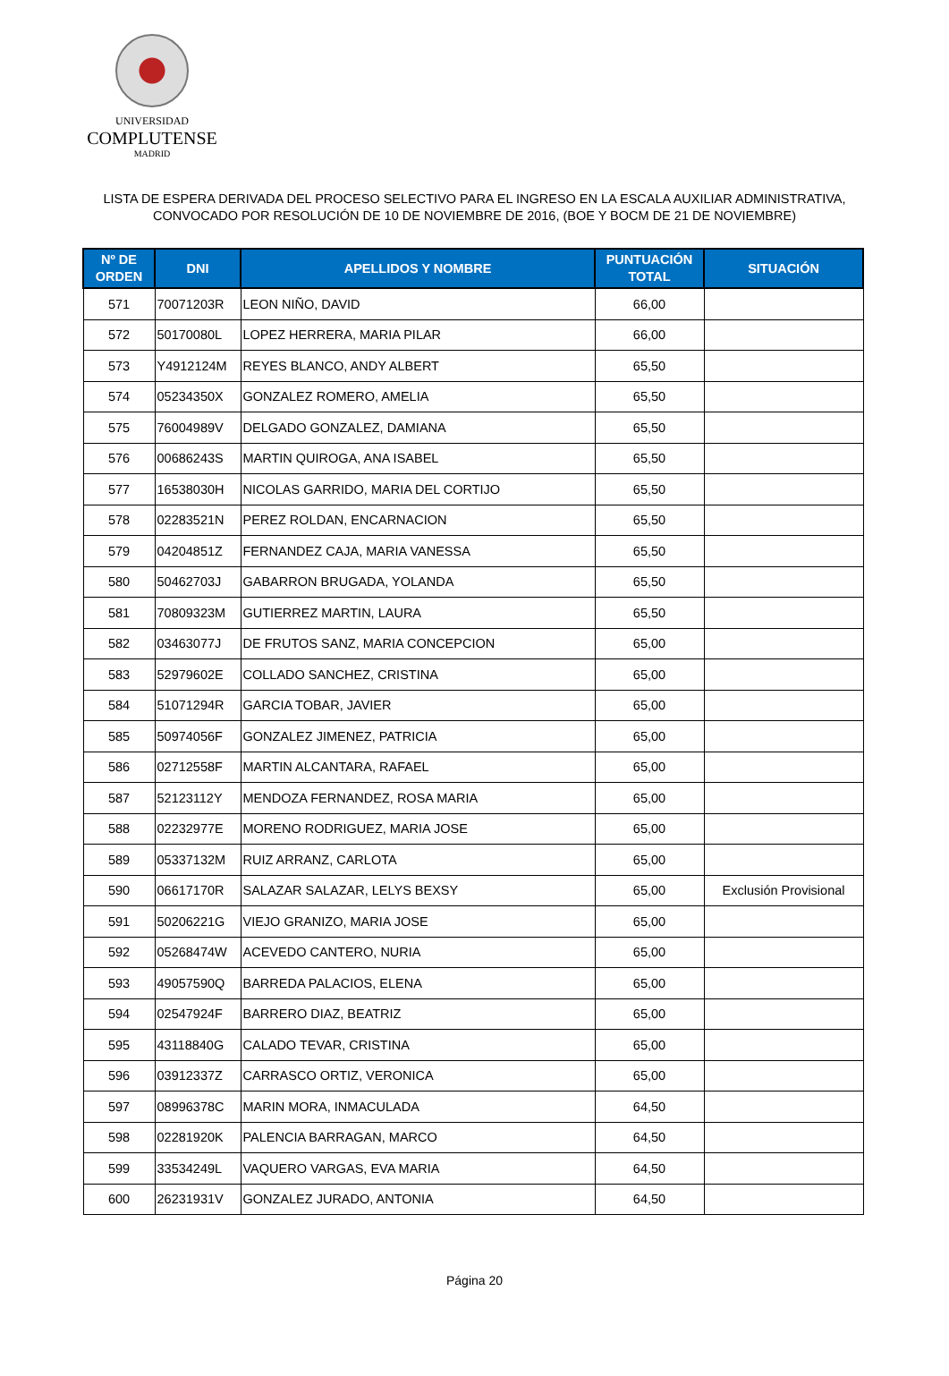UNIVERSIDAD
COMPLUTENSE
MADRID
LISTA DE ESPERA DERIVADA DEL PROCESO SELECTIVO PARA EL INGRESO EN LA ESCALA AUXILIAR ADMINISTRATIVA,
CONVOCADO POR RESOLUCIÓN DE 10 DE NOVIEMBRE DE 2016, (BOE Y BOCM DE 21 DE NOVIEMBRE)
| Nº DE ORDEN | DNI | APELLIDOS Y NOMBRE | PUNTUACIÓN TOTAL | SITUACIÓN |
| --- | --- | --- | --- | --- |
| 571 | 70071203R | LEON NIÑO, DAVID | 66,00 | |
| 572 | 50170080L | LOPEZ HERRERA, MARIA PILAR | 66,00 | |
| 573 | Y4912124M | REYES BLANCO, ANDY ALBERT | 65,50 | |
| 574 | 05234350X | GONZALEZ ROMERO, AMELIA | 65,50 | |
| 575 | 76004989V | DELGADO GONZALEZ, DAMIANA | 65,50 | |
| 576 | 00686243S | MARTIN QUIROGA, ANA ISABEL | 65,50 | |
| 577 | 16538030H | NICOLAS GARRIDO, MARIA DEL CORTIJO | 65,50 | |
| 578 | 02283521N | PEREZ ROLDAN, ENCARNACION | 65,50 | |
| 579 | 04204851Z | FERNANDEZ CAJA, MARIA VANESSA | 65,50 | |
| 580 | 50462703J | GABARRON BRUGADA, YOLANDA | 65,50 | |
| 581 | 70809323M | GUTIERREZ MARTIN, LAURA | 65,50 | |
| 582 | 03463077J | DE FRUTOS SANZ, MARIA CONCEPCION | 65,00 | |
| 583 | 52979602E | COLLADO SANCHEZ, CRISTINA | 65,00 | |
| 584 | 51071294R | GARCIA TOBAR, JAVIER | 65,00 | |
| 585 | 50974056F | GONZALEZ JIMENEZ, PATRICIA | 65,00 | |
| 586 | 02712558F | MARTIN ALCANTARA, RAFAEL | 65,00 | |
| 587 | 52123112Y | MENDOZA FERNANDEZ, ROSA MARIA | 65,00 | |
| 588 | 02232977E | MORENO RODRIGUEZ, MARIA JOSE | 65,00 | |
| 589 | 05337132M | RUIZ ARRANZ, CARLOTA | 65,00 | |
| 590 | 06617170R | SALAZAR SALAZAR, LELYS BEXSY | 65,00 | Exclusión Provisional |
| 591 | 50206221G | VIEJO GRANIZO, MARIA JOSE | 65,00 | |
| 592 | 05268474W | ACEVEDO CANTERO, NURIA | 65,00 | |
| 593 | 49057590Q | BARREDA PALACIOS, ELENA | 65,00 | |
| 594 | 02547924F | BARRERO DIAZ, BEATRIZ | 65,00 | |
| 595 | 43118840G | CALADO TEVAR, CRISTINA | 65,00 | |
| 596 | 03912337Z | CARRASCO ORTIZ, VERONICA | 65,00 | |
| 597 | 08996378C | MARIN MORA, INMACULADA | 64,50 | |
| 598 | 02281920K | PALENCIA BARRAGAN, MARCO | 64,50 | |
| 599 | 33534249L | VAQUERO VARGAS, EVA MARIA | 64,50 | |
| 600 | 26231931V | GONZALEZ JURADO, ANTONIA | 64,50 | |
Página 20